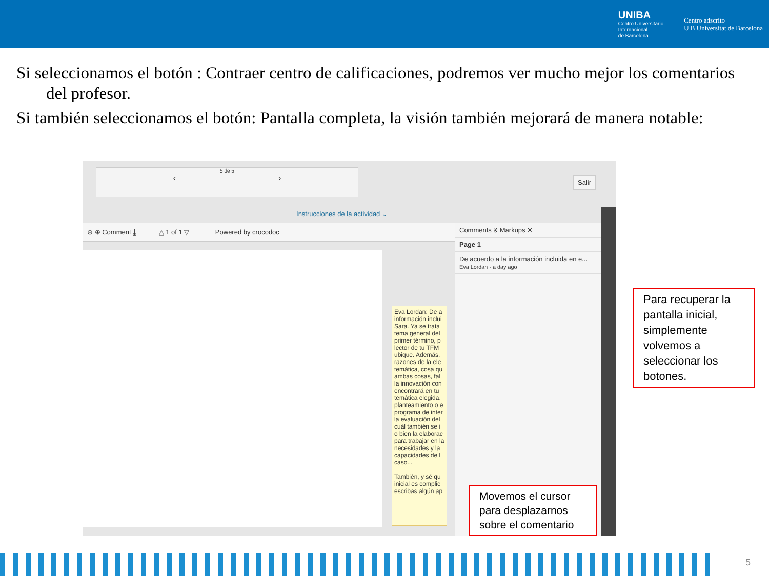UNIBA
Centro Universitario
Internacional
de Barcelona
Centro adscrito
U B Universitat de Barcelona
Si seleccionamos el botón : Contraer centro de calificaciones, podremos ver mucho mejor los comentarios del profesor.
Si también seleccionamos el botón: Pantalla completa, la visión también mejorará de manera notable:
5 de 5
‹ ›
Salir
Instrucciones de la actividad ⌄
⊖ ⊕ Comment ⤓ △ 1 of 1 ▽ Powered by crocodoc
Comments & Markups ✕
Page 1
De acuerdo a la información incluida en e...
Eva Lordan - a day ago
Eva Lordan: De a información inclui Sara. Ya se trata tema general del primer término, p lector de tu TFM ubique. Además, razones de la ele temática, cosa qu ambas cosas, fal la innovación con encontrará en tu temática elegida. planteamiento o e programa de inter la evaluación del cuál también se i o bien la elaborac para trabajar en la necesidades y la capacidades de l caso...
También, y sé qu inicial es complic escribas algún ap
Para recuperar la pantalla inicial, simplemente volvemos a seleccionar los botones.
Movemos el cursor para desplazarnos sobre el comentario
5